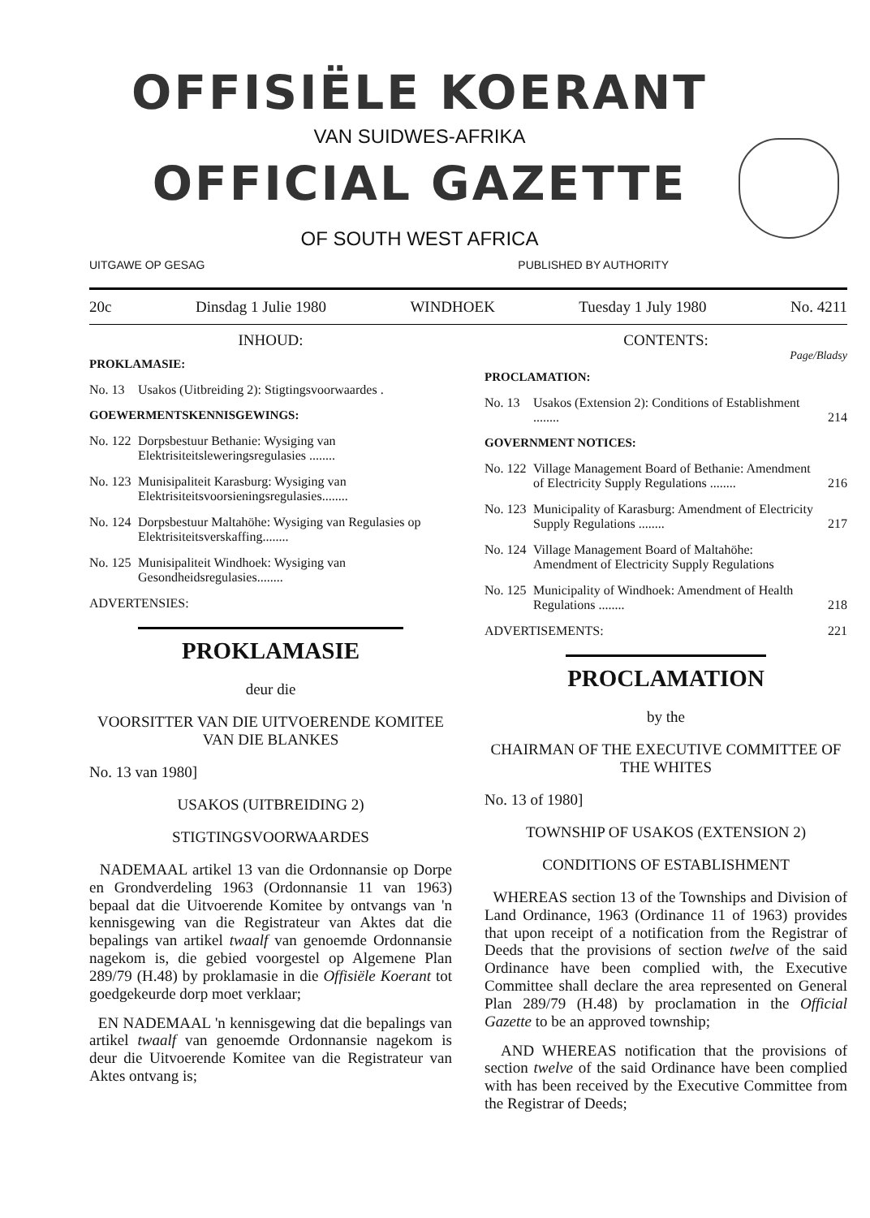OFFISIËLE KOERANT
VAN SUIDWES-AFRIKA
OFFICIAL GAZETTE
OF SOUTH WEST AFRICA
UITGAWE OP GESAG PUBLISHED BY AUTHORITY
20c Dinsdag 1 Julie 1980 WINDHOEK Tuesday 1 July 1980 No. 4211
INHOUD:
PROKLAMASIE:
No. 13 Usakos (Uitbreiding 2): Stigtingsvoorwaardes .
GOEWERMENTSKENNISGEWINGS:
No. 122 Dorpsbestuur Bethanie: Wysiging van Elektrisiteitsleweringsregulasies ........
No. 123 Munisipaliteit Karasburg: Wysiging van Elektrisiteitsvoorsieningsregulasies........
No. 124 Dorpsbestuur Maltahöhe: Wysiging van Regulasies op Elektrisiteitsverskaffing........
No. 125 Munisipaliteit Windhoek: Wysiging van Gesondheidsregulasies........
ADVERTENSIES:
PROKLAMASIE
deur die
VOORSITTER VAN DIE UITVOERENDE KOMITEE VAN DIE BLANKES
No. 13 van 1980]
USAKOS (UITBREIDING 2)
STIGTINGSVOORWAARDES
NADEMAAL artikel 13 van die Ordonnansie op Dorpe en Grondverdeling 1963 (Ordonnansie 11 van 1963) bepaal dat die Uitvoerende Komitee by ontvangs van 'n kennisgewing van die Registrateur van Aktes dat die bepalings van artikel twaalf van genoemde Ordonnansie nagekom is, die gebied voorgestel op Algemene Plan 289/79 (H.48) by proklamasie in die Offisiële Koerant tot goedgekeurde dorp moet verklaar;
EN NADEMAAL 'n kennisgewing dat die bepalings van artikel twaalf van genoemde Ordonnansie nagekom is deur die Uitvoerende Komitee van die Registrateur van Aktes ontvang is;
CONTENTS:
Page/Bladsy
PROCLAMATION:
No. 13 Usakos (Extension 2): Conditions of Establishment ........ 214
GOVERNMENT NOTICES:
No. 122 Village Management Board of Bethanie: Amendment of Electricity Supply Regulations ........ 216
No. 123 Municipality of Karasburg: Amendment of Electricity Supply Regulations ........ 217
No. 124 Village Management Board of Maltahöhe: Amendment of Electricity Supply Regulations
No. 125 Municipality of Windhoek: Amendment of Health Regulations ........ 218
ADVERTISEMENTS: 221
PROCLAMATION
by the
CHAIRMAN OF THE EXECUTIVE COMMITTEE OF THE WHITES
No. 13 of 1980]
TOWNSHIP OF USAKOS (EXTENSION 2)
CONDITIONS OF ESTABLISHMENT
WHEREAS section 13 of the Townships and Division of Land Ordinance, 1963 (Ordinance 11 of 1963) provides that upon receipt of a notification from the Registrar of Deeds that the provisions of section twelve of the said Ordinance have been complied with, the Executive Committee shall declare the area represented on General Plan 289/79 (H.48) by proclamation in the Official Gazette to be an approved township;
AND WHEREAS notification that the provisions of section twelve of the said Ordinance have been complied with has been received by the Executive Committee from the Registrar of Deeds;